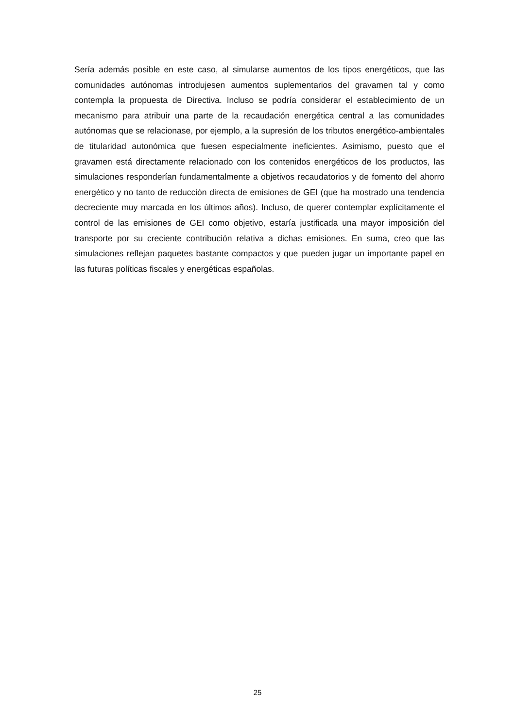Sería además posible en este caso, al simularse aumentos de los tipos energéticos, que las comunidades autónomas introdujesen aumentos suplementarios del gravamen tal y como contempla la propuesta de Directiva. Incluso se podría considerar el establecimiento de un mecanismo para atribuir una parte de la recaudación energética central a las comunidades autónomas que se relacionase, por ejemplo, a la supresión de los tributos energético-ambientales de titularidad autonómica que fuesen especialmente ineficientes. Asimismo, puesto que el gravamen está directamente relacionado con los contenidos energéticos de los productos, las simulaciones responderían fundamentalmente a objetivos recaudatorios y de fomento del ahorro energético y no tanto de reducción directa de emisiones de GEI (que ha mostrado una tendencia decreciente muy marcada en los últimos años). Incluso, de querer contemplar explícitamente el control de las emisiones de GEI como objetivo, estaría justificada una mayor imposición del transporte por su creciente contribución relativa a dichas emisiones. En suma, creo que las simulaciones reflejan paquetes bastante compactos y que pueden jugar un importante papel en las futuras políticas fiscales y energéticas españolas.
25